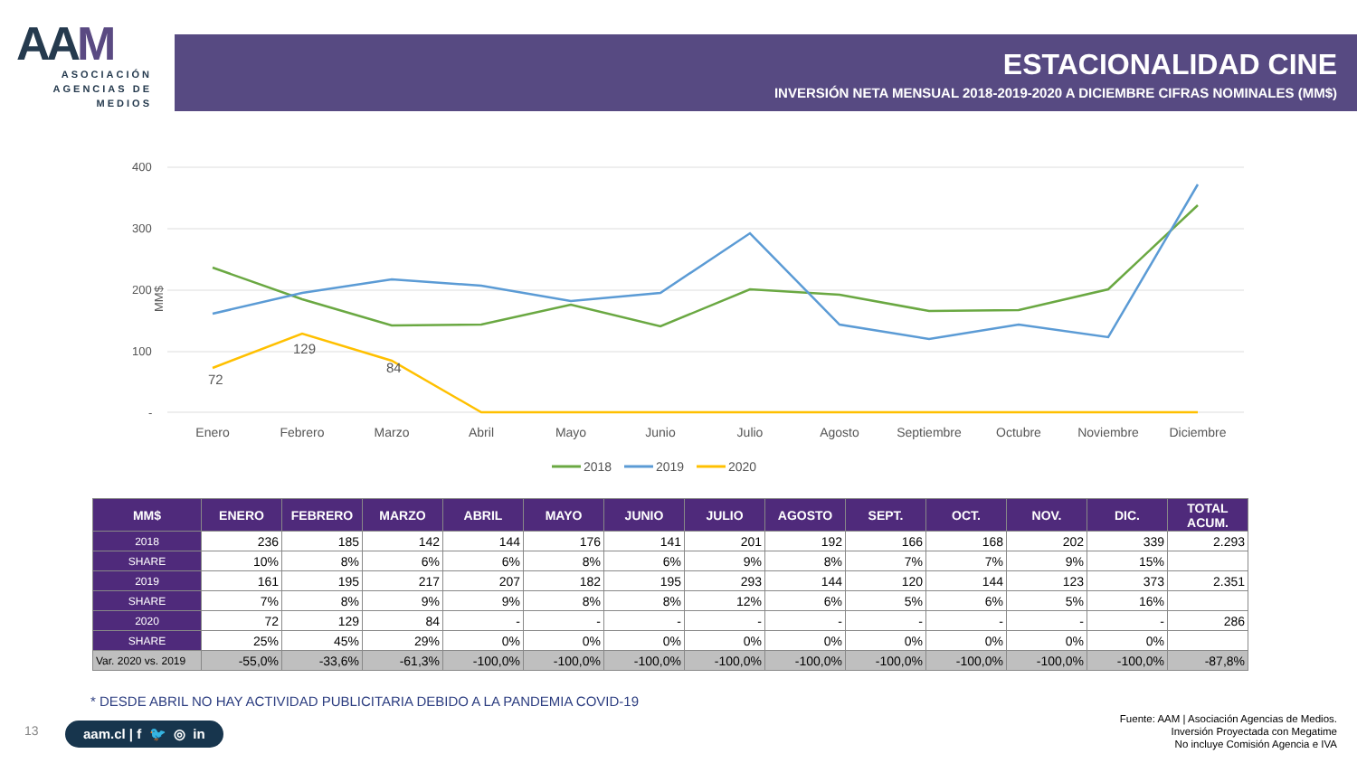AAM
ASOCIACIÓN
AGENCIAS DE
MEDIOS
ESTACIONALIDAD CINE
INVERSIÓN NETA MENSUAL 2018-2019-2020 A DICIEMBRE CIFRAS NOMINALES (MM$)
400
300
200
100
-
MM$
72
129
84
Enero
Febrero
Marzo
Abril
Mayo
Junio
Julio
Agosto
Septiembre
Octubre
Noviembre
Diciembre
2018
2019
2020
| MM$ | ENERO | FEBRERO | MARZO | ABRIL | MAYO | JUNIO | JULIO | AGOSTO | SEPT. | OCT. | NOV. | DIC. | TOTAL ACUM. |
| --- | --- | --- | --- | --- | --- | --- | --- | --- | --- | --- | --- | --- | --- |
| 2018 | 236 | 185 | 142 | 144 | 176 | 141 | 201 | 192 | 166 | 168 | 202 | 339 | 2.293 |
| SHARE | 10% | 8% | 6% | 6% | 8% | 6% | 9% | 8% | 7% | 7% | 9% | 15% | |
| 2019 | 161 | 195 | 217 | 207 | 182 | 195 | 293 | 144 | 120 | 144 | 123 | 373 | 2.351 |
| SHARE | 7% | 8% | 9% | 9% | 8% | 8% | 12% | 6% | 5% | 6% | 5% | 16% | |
| 2020 | 72 | 129 | 84 | - | - | - | - | - | - | - | - | - | 286 |
| SHARE | 25% | 45% | 29% | 0% | 0% | 0% | 0% | 0% | 0% | 0% | 0% | 0% | |
| Var. 2020 vs. 2019 | -55,0% | -33,6% | -61,3% | -100,0% | -100,0% | -100,0% | -100,0% | -100,0% | -100,0% | -100,0% | -100,0% | -100,0% | -87,8% |
* DESDE ABRIL NO HAY ACTIVIDAD PUBLICITARIA DEBIDO A LA PANDEMIA COVID-19
13 aam.cl | f 🐦 ◎ in
Fuente: AAM | Asociación Agencias de Medios.
Inversión Proyectada con Megatime
No incluye Comisión Agencia e IVA